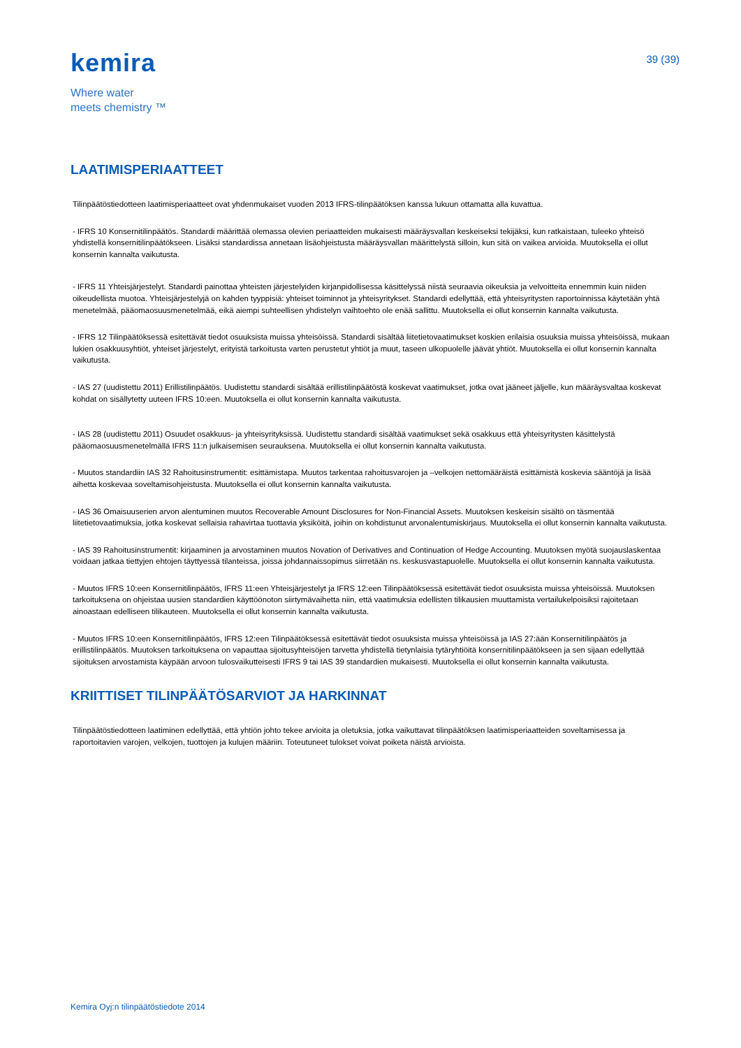kemira
Where water
meets chemistry ™
39 (39)
LAATIMISPERIAATTEET
Tilinpäätöstiedotteen laatimisperiaatteet ovat yhdenmukaiset vuoden 2013 IFRS-tilinpäätöksen kanssa lukuun ottamatta alla kuvattua.
- IFRS 10 Konsernitilinpäätös. Standardi määrittää olemassa olevien periaatteiden mukaisesti määräysvallan keskeiseksi tekijäksi, kun ratkaistaan, tuleeko yhteisö yhdistellä konsernitilinpäätökseen. Lisäksi standardissa annetaan lisäohjeistusta määräysvallan määrittelystä silloin, kun sitä on vaikea arvioida. Muutoksella ei ollut konsernin kannalta vaikutusta.
- IFRS 11 Yhteisjärjestelyt. Standardi painottaa yhteisten järjestelyiden kirjanpidollisessa käsittelyssä niistä seuraavia oikeuksia ja velvoitteita ennemmin kuin niiden oikeudellista muotoa. Yhteisjärjestelyjä on kahden tyyppisiä: yhteiset toiminnot ja yhteisyritykset. Standardi edellyttää, että yhteisyritysten raportoinnissa käytetään yhtä menetelmää, pääomaosuusmenetelmää, eikä aiempi suhteellisen yhdistelyn vaihtoehto ole enää sallittu. Muutoksella ei ollut konsernin kannalta vaikutusta.
- IFRS 12 Tilinpäätöksessä esitettävät tiedot osuuksista muissa yhteisöissä. Standardi sisältää liitetietovaatimukset koskien erilaisia osuuksia muissa yhteisöissä, mukaan lukien osakkuusyhtiöt, yhteiset järjestelyt, erityistä tarkoitusta varten perustetut yhtiöt ja muut, taseen ulkopuolelle jäävät yhtiöt. Muutoksella ei ollut konsernin kannalta vaikutusta.
- IAS 27 (uudistettu 2011) Erillistilinpäätös. Uudistettu standardi sisältää erillistilinpäätöstä koskevat vaatimukset, jotka ovat jääneet jäljelle, kun määräysvaltaa koskevat kohdat on sisällytetty uuteen IFRS 10:een. Muutoksella ei ollut konsernin kannalta vaikutusta.
- IAS 28 (uudistettu 2011) Osuudet osakkuus- ja yhteisyrityksissä. Uudistettu standardi sisältää vaatimukset sekä osakkuus että yhteisyritysten käsittelystä pääomaosuusmenetelmällä IFRS 11:n julkaisemisen seurauksena. Muutoksella ei ollut konsernin kannalta vaikutusta.
- Muutos standardiin IAS 32 Rahoitusinstrumentit: esittämistapa. Muutos tarkentaa rahoitusvarojen ja –velkojen nettomääräistä esittämistä koskevia sääntöjä ja lisää aihetta koskevaa soveltamisohjeistusta. Muutoksella ei ollut konsernin kannalta vaikutusta.
- IAS 36 Omaisuuserien arvon alentuminen muutos Recoverable Amount Disclosures for Non-Financial Assets. Muutoksen keskeisin sisältö on täsmentää liitetietovaatimuksia, jotka koskevat sellaisia rahavirtaa tuottavia yksiköitä, joihin on kohdistunut arvonalentumiskirjaus. Muutoksella ei ollut konsernin kannalta vaikutusta.
- IAS 39 Rahoitusinstrumentit: kirjaaminen ja arvostaminen muutos Novation of Derivatives and Continuation of Hedge Accounting. Muutoksen myötä suojauslaskentaa voidaan jatkaa tiettyjen ehtojen täyttyessä tilanteissa, joissa johdannaissopimus siirretään ns. keskusvastapuolelle. Muutoksella ei ollut konsernin kannalta vaikutusta.
- Muutos IFRS 10:een Konsernitilinpäätös, IFRS 11:een Yhteisjärjestelyt ja IFRS 12:een Tilinpäätöksessä esitettävät tiedot osuuksista muissa yhteisöissä. Muutoksen tarkoituksena on ohjeistaa uusien standardien käyttöönoton siirtymävaihetta niin, että vaatimuksia edellisten tilikausien muuttamista vertailukelpoisiksi rajoitetaan ainoastaan edelliseen tilikauteen. Muutoksella ei ollut konsernin kannalta vaikutusta.
- Muutos IFRS 10:een Konsernitilinpäätös, IFRS 12:een Tilinpäätöksessä esitettävät tiedot osuuksista muissa yhteisöissä ja IAS 27:ään Konsernitilinpäätös ja erillistilinpäätös. Muutoksen tarkoituksena on vapauttaa sijoitusyhteisöjen tarvetta yhdistellä tietynlaisia tytäryhtiöitä konsernitilinpäätökseen ja sen sijaan edellyttää sijoituksen arvostamista käypään arvoon tulosvaikutteisesti IFRS 9 tai IAS 39 standardien mukaisesti. Muutoksella ei ollut konsernin kannalta vaikutusta.
KRIITTISET TILINPÄÄTÖSARVIOT JA HARKINNAT
Tilinpäätöstiedotteen laatiminen edellyttää, että yhtiön johto tekee arvioita ja oletuksia, jotka vaikuttavat tilinpäätöksen laatimisperiaatteiden soveltamisessa ja raportoitavien varojen, velkojen, tuottojen ja kulujen määriin. Toteutuneet tulokset voivat poiketa näistä arvioista.
Kemira Oyj:n tilinpäätöstiedote 2014